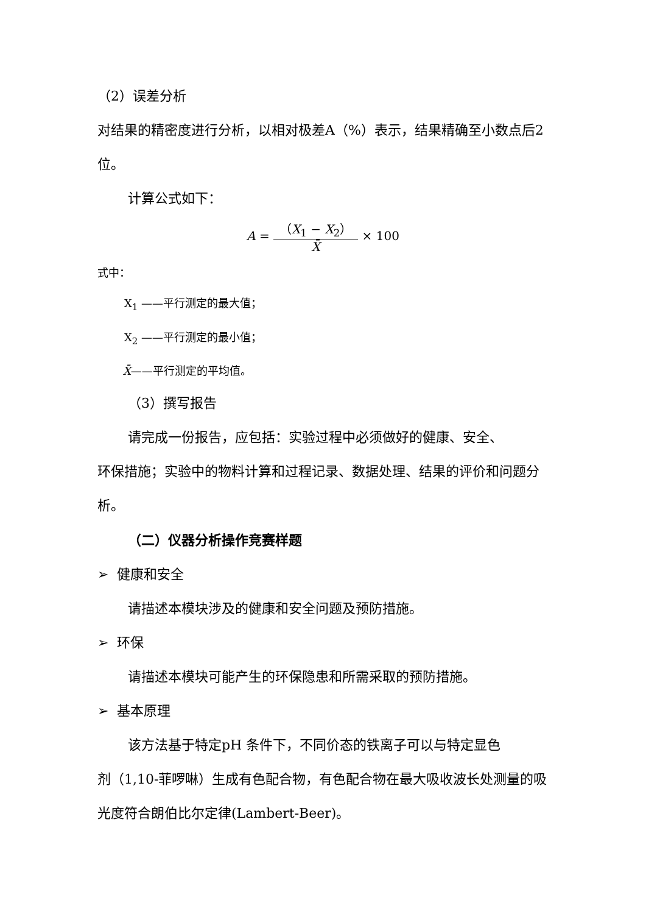（2）误差分析
对结果的精密度进行分析，以相对极差A（%）表示，结果精确至小数点后2 位。
计算公式如下：
A = （X<sub>1</sub> − X<sub>2</sub>） X̄ × 100
式中：
X<sub>1</sub> ——平行测定的最大值；
X<sub>2</sub> ——平行测定的最小值；
X̄——平行测定的平均值。
（3）撰写报告
请完成一份报告，应包括：实验过程中必须做好的健康、安全、
环保措施；实验中的物料计算和过程记录、数据处理、结果的评价和问题分析。
（二）仪器分析操作竞赛样题
➢ 健康和安全
请描述本模块涉及的健康和安全问题及预防措施。
➢ 环保
请描述本模块可能产生的环保隐患和所需采取的预防措施。
➢ 基本原理
该方法基于特定pH 条件下，不同价态的铁离子可以与特定显色
剂（1,10-菲啰啉）生成有色配合物，有色配合物在最大吸收波长处测量的吸光度符合朗伯比尔定律(Lambert-Beer)。